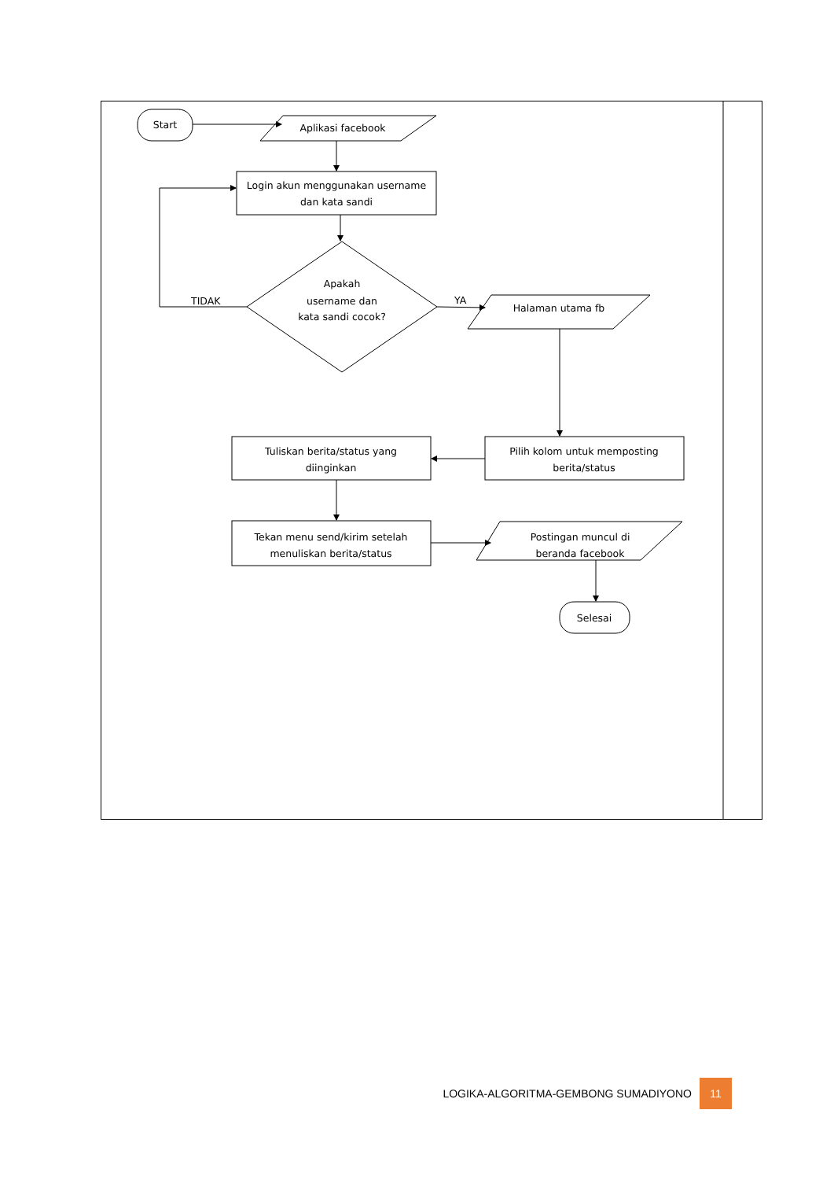Start
Aplikasi facebook
Login akun menggunakan username
dan kata sandi
Apakah
username dan
kata sandi cocok?
TIDAK
YA
Halaman utama fb
Pilih kolom untuk memposting
berita/status
Tuliskan berita/status yang
diinginkan
Tekan menu send/kirim setelah
menuliskan berita/status
Postingan muncul di
beranda facebook
Selesai
LOGIKA-ALGORITMA-GEMBONG SUMADIYONO 11